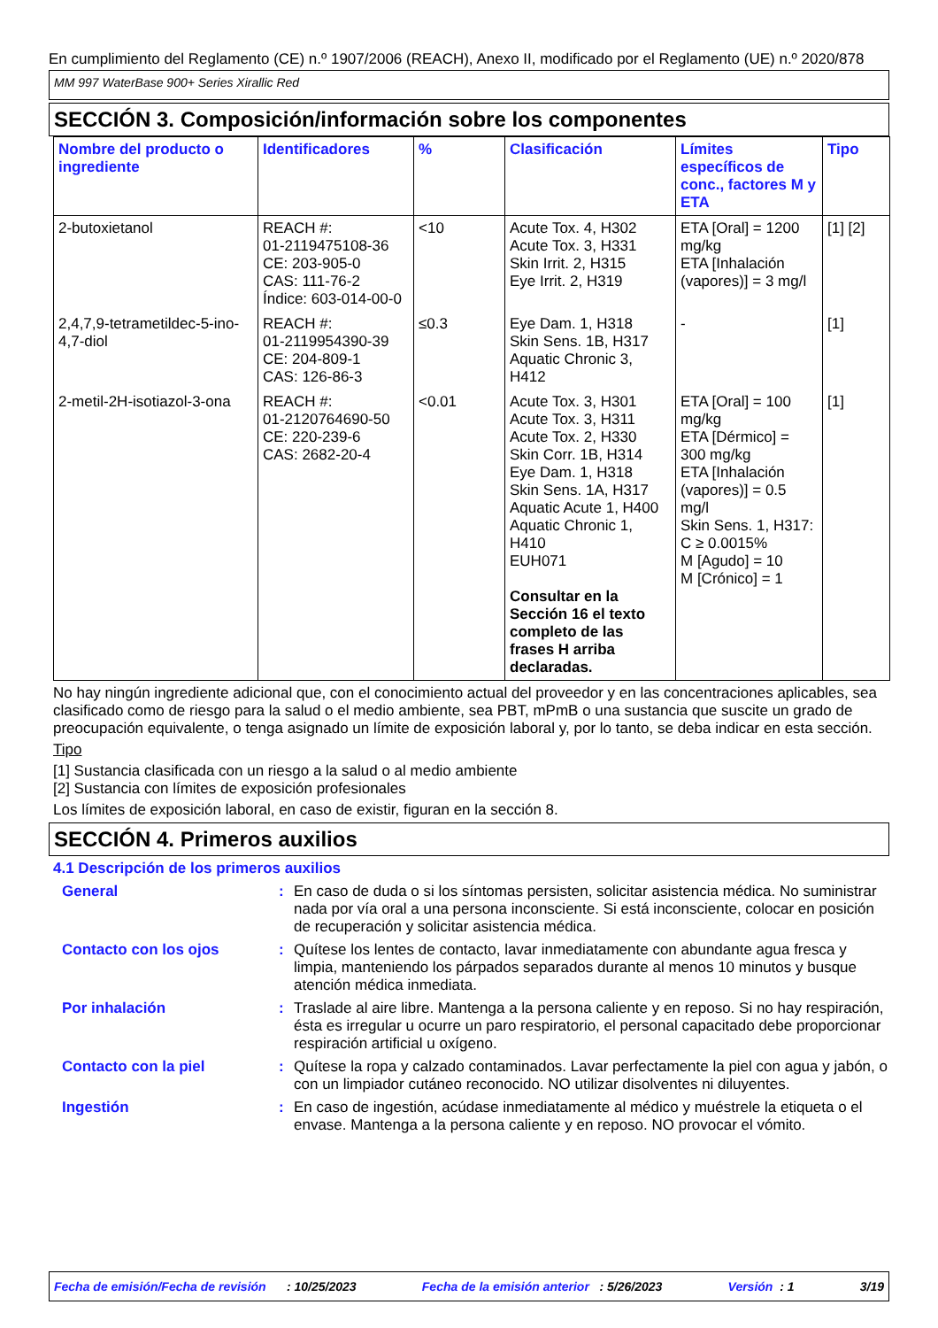En cumplimiento del Reglamento (CE) n.º 1907/2006 (REACH), Anexo II, modificado por el Reglamento (UE) n.º 2020/878
MM 997 WaterBase 900+ Series Xirallic Red
SECCIÓN 3. Composición/información sobre los componentes
| Nombre del producto o ingrediente | Identificadores | % | Clasificación | Límites específicos de conc., factores M y ETA | Tipo |
| --- | --- | --- | --- | --- | --- |
| 2-butoxietanol | REACH #: 01-2119475108-36 CE: 203-905-0 CAS: 111-76-2 Índice: 603-014-00-0 | <10 | Acute Tox. 4, H302 Acute Tox. 3, H331 Skin Irrit. 2, H315 Eye Irrit. 2, H319 | ETA [Oral] = 1200 mg/kg ETA [Inhalación (vapores)] = 3 mg/l | [1] [2] |
| 2,4,7,9-tetrametildec-5-ino-4,7-diol | REACH #: 01-2119954390-39 CE: 204-809-1 CAS: 126-86-3 | ≤0.3 | Eye Dam. 1, H318 Skin Sens. 1B, H317 Aquatic Chronic 3, H412 | - | [1] |
| 2-metil-2H-isotiazol-3-ona | REACH #: 01-2120764690-50 CE: 220-239-6 CAS: 2682-20-4 | <0.01 | Acute Tox. 3, H301 Acute Tox. 3, H311 Acute Tox. 2, H330 Skin Corr. 1B, H314 Eye Dam. 1, H318 Skin Sens. 1A, H317 Aquatic Acute 1, H400 Aquatic Chronic 1, H410 EUH071 Consultar en la Sección 16 el texto completo de las frases H arriba declaradas. | ETA [Oral] = 100 mg/kg ETA [Dérmico] = 300 mg/kg ETA [Inhalación (vapores)] = 0.5 mg/l Skin Sens. 1, H317: C ≥ 0.0015% M [Agudo] = 10 M [Crónico] = 1 | [1] |
No hay ningún ingrediente adicional que, con el conocimiento actual del proveedor y en las concentraciones aplicables, sea clasificado como de riesgo para la salud o el medio ambiente, sea PBT, mPmB o una sustancia que suscite un grado de preocupación equivalente, o tenga asignado un límite de exposición laboral y, por lo tanto, se deba indicar en esta sección.
Tipo
[1] Sustancia clasificada con un riesgo a la salud o al medio ambiente
[2] Sustancia con límites de exposición profesionales
Los límites de exposición laboral, en caso de existir, figuran en la sección 8.
SECCIÓN 4. Primeros auxilios
4.1 Descripción de los primeros auxilios
General : En caso de duda o si los síntomas persisten, solicitar asistencia médica. No suministrar nada por vía oral a una persona inconsciente. Si está inconsciente, colocar en posición de recuperación y solicitar asistencia médica.
Contacto con los ojos : Quítese los lentes de contacto, lavar inmediatamente con abundante agua fresca y limpia, manteniendo los párpados separados durante al menos 10 minutos y busque atención médica inmediata.
Por inhalación : Traslade al aire libre. Mantenga a la persona caliente y en reposo. Si no hay respiración, ésta es irregular u ocurre un paro respiratorio, el personal capacitado debe proporcionar respiración artificial u oxígeno.
Contacto con la piel : Quítese la ropa y calzado contaminados. Lavar perfectamente la piel con agua y jabón, o con un limpiador cutáneo reconocido. NO utilizar disolventes ni diluyentes.
Ingestión : En caso de ingestión, acúdase inmediatamente al médico y muéstrele la etiqueta o el envase. Mantenga a la persona caliente y en reposo. NO provocar el vómito.
Fecha de emisión/Fecha de revisión : 10/25/2023 Fecha de la emisión anterior : 5/26/2023 Versión : 1 3/19